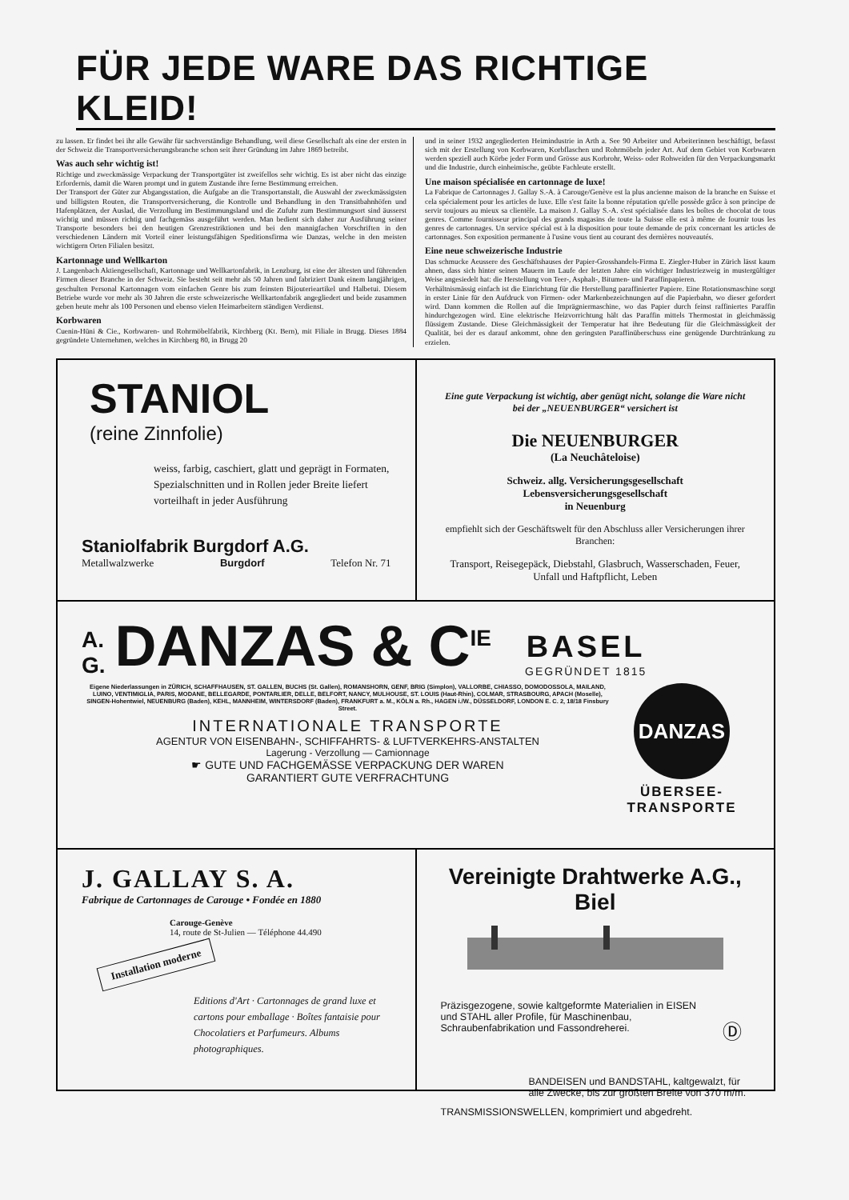FÜR JEDE WARE DAS RICHTIGE KLEID!
zu lassen. Er findet bei ihr alle Gewähr für sachverständige Behandlung, weil diese Gesellschaft als eine der ersten in der Schweiz die Transportversicherungsbranche schon seit ihrer Gründung im Jahre 1869 betreibt.
Was auch sehr wichtig ist!
Richtige und zweckmässige Verpackung der Transportgüter ist zweifellos sehr wichtig. Es ist aber nicht das einzige Erfordernis, damit die Waren prompt und in gutem Zustande ihre ferne Bestimmung erreichen.
Der Transport der Güter zur Abgangsstation, die Aufgabe an die Transportanstalt, die Auswahl der zweckmässigsten und billigsten Routen, die Transportversicherung, die Kontrolle und Behandlung in den Transitbahnhöfen und Hafenplätzen, der Auslad, die Verzollung im Bestimmungsland und die Zufuhr zum Bestimmungsort sind äusserst wichtig und müssen richtig und fachgemäss ausgeführt werden. Man bedient sich daher zur Ausführung seiner Transporte besonders bei den heutigen Grenzrestriktionen und bei den mannigfachen Vorschriften in den verschiedenen Ländern mit Vorteil einer leistungsfähigen Speditionsfirma wie Danzas, welche in den meisten wichtigern Orten Filialen besitzt.
Kartonnage und Wellkarton
J. Langenbach Aktiengesellschaft, Kartonnage und Wellkartonfabrik, in Lenzburg, ist eine der ältesten und führenden Firmen dieser Branche in der Schweiz. Sie besteht seit mehr als 50 Jahren und fabriziert Dank einem langjährigen, geschulten Personal Kartonnagen vom einfachen Genre bis zum feinsten Bijouterieartikel und Halbetui. Diesem Betriebe wurde vor mehr als 30 Jahren die erste schweizerische Wellkartonfabrik angegliedert und beide zusammen geben heute mehr als 100 Personen und ebenso vielen Heimarbeitern ständigen Verdienst.
Korbwaren
Cuenin-Hüni & Cie., Korbwaren- und Rohrmöbelfabrik, Kirchberg (Kt. Bern), mit Filiale in Brugg. Dieses 1884 gegründete Unternehmen, welches in Kirchberg 80, in Brugg 20
und in seiner 1932 angegliederten Heimindustrie in Arth a. See 90 Arbeiter und Arbeiterinnen beschäftigt, befasst sich mit der Erstellung von Korbwaren, Korbflaschen und Rohrmöbeln jeder Art. Auf dem Gebiet von Korbwaren werden speziell auch Körbe jeder Form und Grösse aus Korbrohr, Weiss- oder Rohweiden für den Verpackungsmarkt und die Industrie, durch einheimische, geübte Fachleute erstellt.
Une maison spécialisée en cartonnage de luxe!
La Fabrique de Cartonnages J. Gallay S.-A. à Carouge/Genève est la plus ancienne maison de la branche en Suisse et cela spécialement pour les articles de luxe. Elle s'est faite la bonne réputation qu'elle possède grâce à son principe de servir toujours au mieux sa clientèle. La maison J. Gallay S.-A. s'est spécialisée dans les boîtes de chocolat de tous genres. Comme fournisseur principal des grands magasins de toute la Suisse elle est à même de fournir tous les genres de cartonnages. Un service spécial est à la disposition pour toute demande de prix concernant les articles de cartonnages. Son exposition permanente à l'usine vous tient au courant des dernières nouveautés.
Eine neue schweizerische Industrie
Das schmucke Aeussere des Geschäftshauses der Papier-Grosshandels-Firma E. Ziegler-Huber in Zürich lässt kaum ahnen, dass sich hinter seinen Mauern im Laufe der letzten Jahre ein wichtiger Industriezweig in mustergültiger Weise angesiedelt hat: die Herstellung von Teer-, Asphalt-, Bitumen- und Paraffinpapieren.
Verhältnismässig einfach ist die Einrichtung für die Herstellung paraffinierter Papiere. Eine Rotationsmaschine sorgt in erster Linie für den Aufdruck von Firmen- oder Markenbezeichnungen auf die Papierbahn, wo dieser gefordert wird. Dann kommen die Rollen auf die Imprägniermaschine, wo das Papier durch feinst raffiniertes Paraffin hindurchgezogen wird. Eine elektrische Heizvorrichtung hält das Paraffin mittels Thermostat in gleichmässig flüssigem Zustande. Diese Gleichmässigkeit der Temperatur hat ihre Bedeutung für die Gleichmässigkeit der Qualität, bei der es darauf ankommt, ohne den geringsten Paraffinüberschuss eine genügende Durchtränkung zu erzielen.
STANIOL
(reine Zinnfolie)
weiss, farbig, caschiert, glatt und geprägt in Formaten, Spezialschnitten und in Rollen jeder Breite liefert vorteilhaft in jeder Ausführung
Staniolfabrik Burgdorf A.G.
Metallwalzwerke Burgdorf Telefon Nr. 71
Eine gute Verpackung ist wichtig, aber genügt nicht, solange die Ware nicht bei der „NEUENBURGER“ versichert ist
Die NEUENBURGER
(La Neuchâteloise)
Schweiz. allg. Versicherungsgesellschaft
Lebensversicherungsgesellschaft
in Neuenburg
empfiehlt sich der Geschäftswelt für den Abschluss aller Versicherungen ihrer Branchen:
Transport, Reisegepäck, Diebstahl, Glasbruch, Wasserschaden, Feuer, Unfall und Haftpflicht, Leben
A.
G. DANZAS & C<sup>IE</sup> BASEL
GEGRÜNDET 1815
Eigene Niederlassungen in ZÜRICH, SCHAFFHAUSEN, ST. GALLEN, BUCHS (St. Gallen), ROMANSHORN, GENF, BRIG (Simplon), VALLORBE, CHIASSO, DOMODOSSOLA, MAILAND, LUINO, VENTIMIGLIA, PARIS, MODANE, BELLEGARDE, PONTARLIER, DELLE, BELFORT, NANCY, MULHOUSE, ST. LOUIS (Haut-Rhin), COLMAR, STRASBOURG, APACH (Moselle), SINGEN-Hohentwiel, NEUENBURG (Baden), KEHL, MANNHEIM, WINTERSDORF (Baden), FRANKFURT a. M., KÖLN a. Rh., HAGEN i./W., DÜSSELDORF, LONDON E. C. 2, 18/18 Finsbury Street.
INTERNATIONALE TRANSPORTE
AGENTUR VON EISENBAHN-, SCHIFFAHRTS- & LUFTVERKEHRS-ANSTALTEN
Lagerung - Verzollung — Camionnage
☛ GUTE UND FACHGEMÄSSE VERPACKUNG DER WAREN
GARANTIERT GUTE VERFRACHTUNG
DANZAS
ÜBERSEE-
TRANSPORTE
J. GALLAY S. A.
Fabrique de Cartonnages de Carouge • Fondée en 1880
Carouge-Genève
14, route de St-Julien — Téléphone 44.490
Installation moderne
Editions d'Art · Cartonnages de grand luxe et cartons pour emballage · Boîtes fantaisie pour Chocolatiers et Parfumeurs. Albums photographiques.
Vereinigte Drahtwerke A.G., Biel
Präzisgezogene, sowie kaltgeformte Materialien in EISEN und STAHL aller Profile, für Maschinenbau, Schraubenfabrikation und Fassondreherei.
Ⓓ
BANDEISEN und BANDSTAHL, kaltgewalzt, für alle Zwecke, bis zur größten Breite von 370 m/m.
TRANSMISSIONSWELLEN, komprimiert und abgedreht.